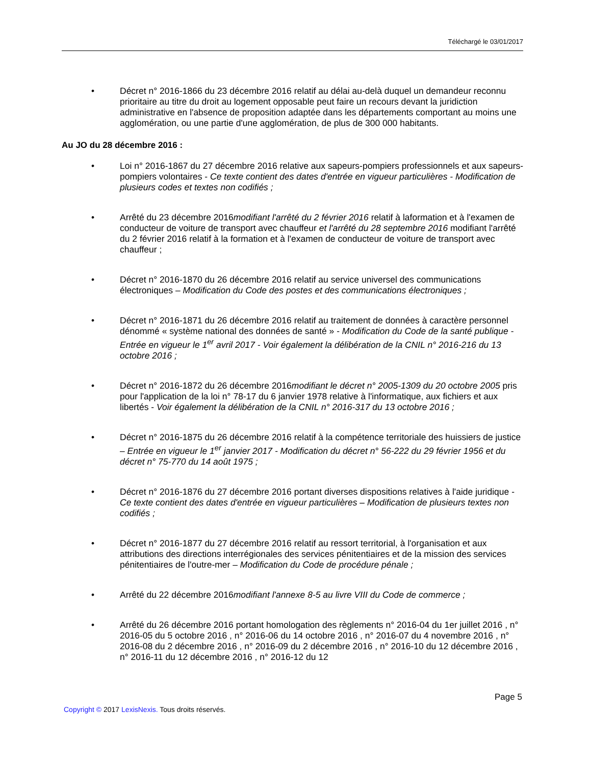Téléchargé le 03/01/2017
• Décret n° 2016-1866 du 23 décembre 2016 relatif au délai au-delà duquel un demandeur reconnu prioritaire au titre du droit au logement opposable peut faire un recours devant la juridiction administrative en l'absence de proposition adaptée dans les départements comportant au moins une agglomération, ou une partie d'une agglomération, de plus de 300 000 habitants.
Au JO du 28 décembre 2016 :
• Loi n° 2016-1867 du 27 décembre 2016 relative aux sapeurs-pompiers professionnels et aux sapeurs-pompiers volontaires - Ce texte contient des dates d'entrée en vigueur particulières - Modification de plusieurs codes et textes non codifiés ;
• Arrêté du 23 décembre 2016modifiant l'arrêté du 2 février 2016 relatif à laformation et à l'examen de conducteur de voiture de transport avec chauffeur et l'arrêté du 28 septembre 2016 modifiant l'arrêté du 2 février 2016 relatif à la formation et à l'examen de conducteur de voiture de transport avec chauffeur ;
• Décret n° 2016-1870 du 26 décembre 2016 relatif au service universel des communications électroniques – Modification du Code des postes et des communications électroniques ;
• Décret n° 2016-1871 du 26 décembre 2016 relatif au traitement de données à caractère personnel dénommé « système national des données de santé » - Modification du Code de la santé publique - Entrée en vigueur le 1<sup>er</sup> avril 2017 - Voir également la délibération de la CNIL n° 2016-216 du 13 octobre 2016 ;
• Décret n° 2016-1872 du 26 décembre 2016modifiant le décret n° 2005-1309 du 20 octobre 2005 pris pour l'application de la loi n° 78-17 du 6 janvier 1978 relative à l'informatique, aux fichiers et aux libertés - Voir également la délibération de la CNIL n° 2016-317 du 13 octobre 2016 ;
• Décret n° 2016-1875 du 26 décembre 2016 relatif à la compétence territoriale des huissiers de justice – Entrée en vigueur le 1<sup>er</sup> janvier 2017 - Modification du décret n° 56-222 du 29 février 1956 et du décret n° 75-770 du 14 août 1975 ;
• Décret n° 2016-1876 du 27 décembre 2016 portant diverses dispositions relatives à l'aide juridique - Ce texte contient des dates d'entrée en vigueur particulières – Modification de plusieurs textes non codifiés ;
• Décret n° 2016-1877 du 27 décembre 2016 relatif au ressort territorial, à l'organisation et aux attributions des directions interrégionales des services pénitentiaires et de la mission des services pénitentiaires de l'outre-mer – Modification du Code de procédure pénale ;
• Arrêté du 22 décembre 2016modifiant l'annexe 8-5 au livre VIII du Code de commerce ;
• Arrêté du 26 décembre 2016 portant homologation des règlements n° 2016-04 du 1er juillet 2016 , n° 2016-05 du 5 octobre 2016 , n° 2016-06 du 14 octobre 2016 , n° 2016-07 du 4 novembre 2016 , n° 2016-08 du 2 décembre 2016 , n° 2016-09 du 2 décembre 2016 , n° 2016-10 du 12 décembre 2016 , n° 2016-11 du 12 décembre 2016 , n° 2016-12 du 12
Page 5
Copyright © 2017 LexisNexis. Tous droits réservés.